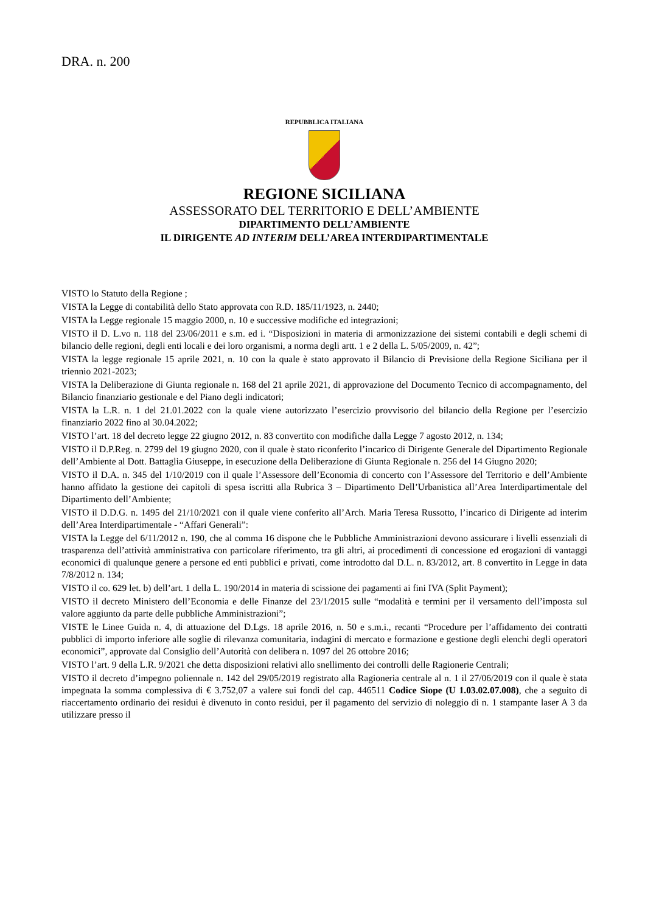DRA. n. 200
REPUBBLICA ITALIANA
REGIONE SICILIANA
ASSESSORATO DEL TERRITORIO E DELL’AMBIENTE
DIPARTIMENTO DELL’AMBIENTE
IL DIRIGENTE AD INTERIM DELL’AREA INTERDIPARTIMENTALE
VISTO lo Statuto della Regione ;
VISTA la Legge di contabilità dello Stato approvata con R.D. 185/11/1923, n. 2440;
VISTA la Legge regionale 15 maggio 2000, n. 10 e successive modifiche ed integrazioni;
VISTO il D. L.vo n. 118 del 23/06/2011 e s.m. ed i. “Disposizioni in materia di armonizzazione dei sistemi contabili e degli schemi di bilancio delle regioni, degli enti locali e dei loro organismi, a norma degli artt. 1 e 2 della L. 5/05/2009, n. 42”;
VISTA la legge regionale 15 aprile 2021, n. 10 con la quale è stato approvato il Bilancio di Previsione della Regione Siciliana per il triennio 2021-2023;
VISTA la Deliberazione di Giunta regionale n. 168 del 21 aprile 2021, di approvazione del Documento Tecnico di accompagnamento, del Bilancio finanziario gestionale e del Piano degli indicatori;
VISTA la L.R. n. 1 del 21.01.2022 con la quale viene autorizzato l’esercizio provvisorio del bilancio della Regione per l’esercizio finanziario 2022 fino al 30.04.2022;
VISTO l’art. 18 del decreto legge 22 giugno 2012, n. 83 convertito con modifiche dalla Legge 7 agosto 2012, n. 134;
VISTO il D.P.Reg. n. 2799 del 19 giugno 2020, con il quale è stato riconferito l’incarico di Dirigente Generale del Dipartimento Regionale dell’Ambiente al Dott. Battaglia Giuseppe, in esecuzione della Deliberazione di Giunta Regionale n. 256 del 14 Giugno 2020;
VISTO il D.A. n. 345 del 1/10/2019 con il quale l’Assessore dell’Economia di concerto con l’Assessore del Territorio e dell’Ambiente hanno affidato la gestione dei capitoli di spesa iscritti alla Rubrica 3 – Dipartimento Dell’Urbanistica all’Area Interdipartimentale del Dipartimento dell’Ambiente;
VISTO il D.D.G. n. 1495 del 21/10/2021 con il quale viene conferito all’Arch. Maria Teresa Russotto, l’incarico di Dirigente ad interim dell’Area Interdipartimentale - “Affari Generali”:
VISTA la Legge del 6/11/2012 n. 190, che al comma 16 dispone che le Pubbliche Amministrazioni devono assicurare i livelli essenziali di trasparenza dell’attività amministrativa con particolare riferimento, tra gli altri, ai procedimenti di concessione ed erogazioni di vantaggi economici di qualunque genere a persone ed enti pubblici e privati, come introdotto dal D.L. n. 83/2012, art. 8 convertito in Legge in data 7/8/2012 n. 134;
VISTO il co. 629 let. b) dell’art. 1 della L. 190/2014 in materia di scissione dei pagamenti ai fini IVA (Split Payment);
VISTO il decreto Ministero dell’Economia e delle Finanze del 23/1/2015 sulle “modalità e termini per il versamento dell’imposta sul valore aggiunto da parte delle pubbliche Amministrazioni”;
VISTE le Linee Guida n. 4, di attuazione del D.Lgs. 18 aprile 2016, n. 50 e s.m.i., recanti “Procedure per l’affidamento dei contratti pubblici di importo inferiore alle soglie di rilevanza comunitaria, indagini di mercato e formazione e gestione degli elenchi degli operatori economici”, approvate dal Consiglio dell’Autorità con delibera n. 1097 del 26 ottobre 2016;
VISTO l’art. 9 della L.R. 9/2021 che detta disposizioni relativi allo snellimento dei controlli delle Ragionerie Centrali;
VISTO il decreto d’impegno poliennale n. 142 del 29/05/2019 registrato alla Ragioneria centrale al n. 1 il 27/06/2019 con il quale è stata impegnata la somma complessiva di € 3.752,07 a valere sui fondi del cap. 446511 Codice Siope (U 1.03.02.07.008), che a seguito di riaccertamento ordinario dei residui è divenuto in conto residui, per il pagamento del servizio di noleggio di n. 1 stampante laser A 3 da utilizzare presso il